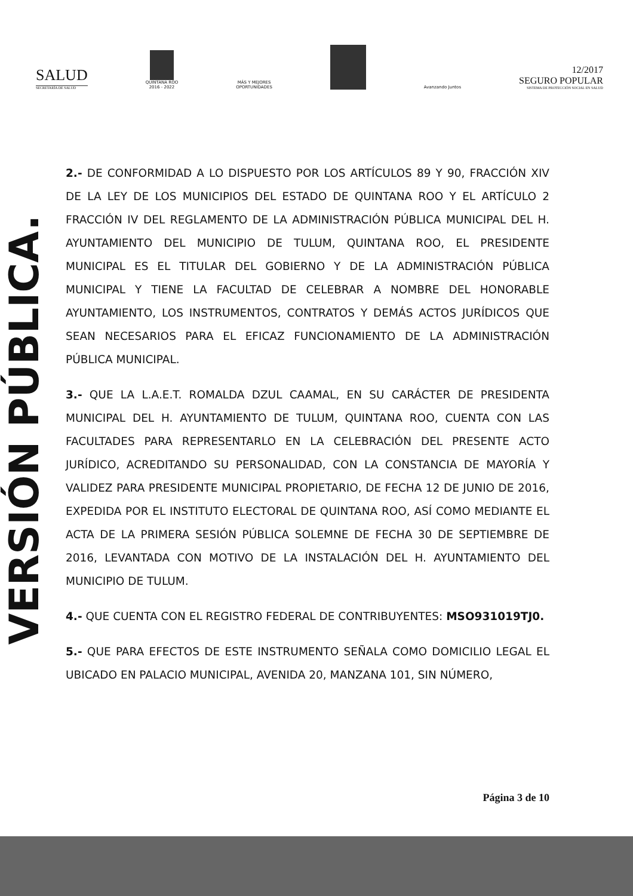SALUD
SECRETARÍA DE SALUD
QUINTANA ROO
2016 - 2022
MÁS Y MEJORES
OPORTUNIDADES
Avanzando Juntos
12/2017
SEGURO POPULAR
SISTEMA DE PROTECCIÓN SOCIAL EN SALUD
VERSIÓN PÚBLICA.
2.- DE CONFORMIDAD A LO DISPUESTO POR LOS ARTÍCULOS 89 Y 90, FRACCIÓN XIV DE LA LEY DE LOS MUNICIPIOS DEL ESTADO DE QUINTANA ROO Y EL ARTÍCULO 2 FRACCIÓN IV DEL REGLAMENTO DE LA ADMINISTRACIÓN PÚBLICA MUNICIPAL DEL H. AYUNTAMIENTO DEL MUNICIPIO DE TULUM, QUINTANA ROO, EL PRESIDENTE MUNICIPAL ES EL TITULAR DEL GOBIERNO Y DE LA ADMINISTRACIÓN PÚBLICA MUNICIPAL Y TIENE LA FACULTAD DE CELEBRAR A NOMBRE DEL HONORABLE AYUNTAMIENTO, LOS INSTRUMENTOS, CONTRATOS Y DEMÁS ACTOS JURÍDICOS QUE SEAN NECESARIOS PARA EL EFICAZ FUNCIONAMIENTO DE LA ADMINISTRACIÓN PÚBLICA MUNICIPAL.
3.- QUE LA L.A.E.T. ROMALDA DZUL CAAMAL, EN SU CARÁCTER DE PRESIDENTA MUNICIPAL DEL H. AYUNTAMIENTO DE TULUM, QUINTANA ROO, CUENTA CON LAS FACULTADES PARA REPRESENTARLO EN LA CELEBRACIÓN DEL PRESENTE ACTO JURÍDICO, ACREDITANDO SU PERSONALIDAD, CON LA CONSTANCIA DE MAYORÍA Y VALIDEZ PARA PRESIDENTE MUNICIPAL PROPIETARIO, DE FECHA 12 DE JUNIO DE 2016, EXPEDIDA POR EL INSTITUTO ELECTORAL DE QUINTANA ROO, ASÍ COMO MEDIANTE EL ACTA DE LA PRIMERA SESIÓN PÚBLICA SOLEMNE DE FECHA 30 DE SEPTIEMBRE DE 2016, LEVANTADA CON MOTIVO DE LA INSTALACIÓN DEL H. AYUNTAMIENTO DEL MUNICIPIO DE TULUM.
4.- QUE CUENTA CON EL REGISTRO FEDERAL DE CONTRIBUYENTES: MSO931019TJ0.
5.- QUE PARA EFECTOS DE ESTE INSTRUMENTO SEÑALA COMO DOMICILIO LEGAL EL UBICADO EN PALACIO MUNICIPAL, AVENIDA 20, MANZANA 101, SIN NÚMERO,
Página 3 de 10